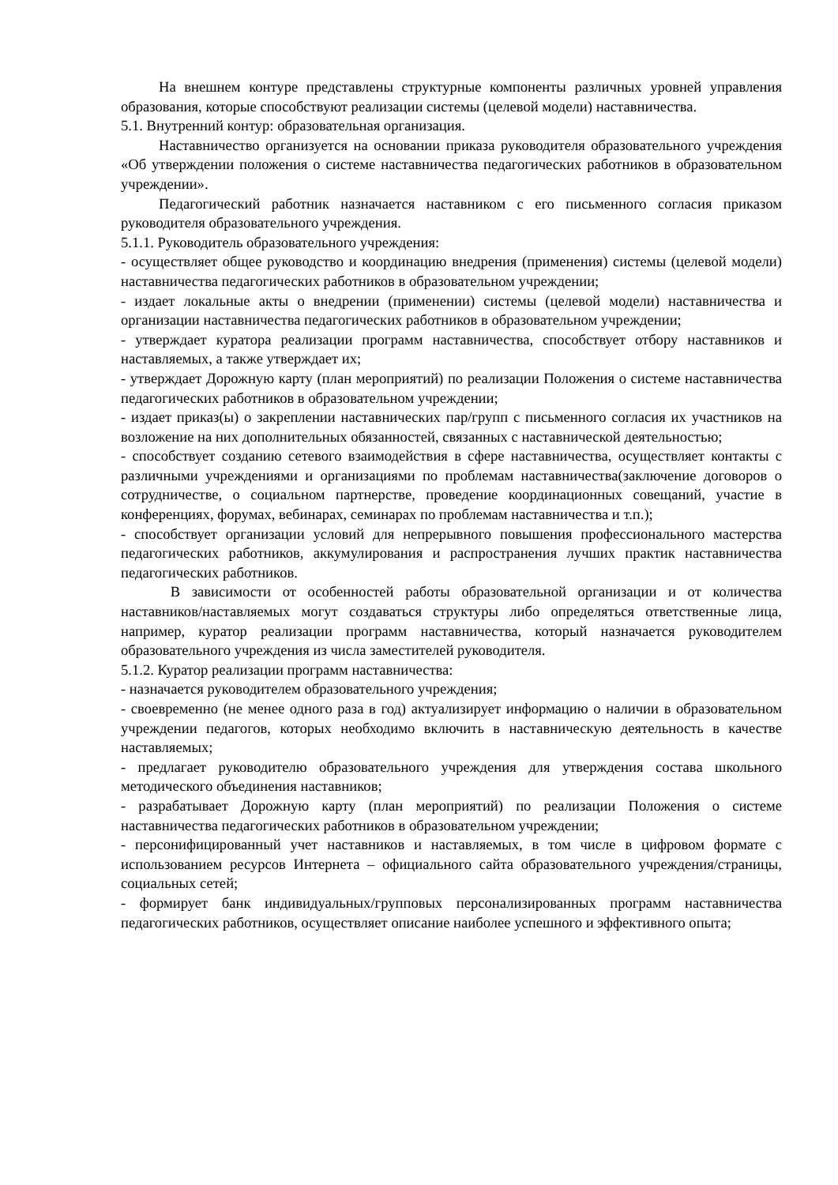На внешнем контуре представлены структурные компоненты различных уровней управления образования, которые способствуют реализации системы (целевой модели) наставничества.
5.1. Внутренний контур: образовательная организация.
Наставничество организуется на основании приказа руководителя образовательного учреждения «Об утверждении положения о системе наставничества педагогических работников в образовательном учреждении».
Педагогический работник назначается наставником с его письменного согласия приказом руководителя образовательного учреждения.
5.1.1. Руководитель образовательного учреждения:
- осуществляет общее руководство и координацию внедрения (применения) системы (целевой модели) наставничества педагогических работников в образовательном учреждении;
- издает локальные акты о внедрении (применении) системы (целевой модели) наставничества и организации наставничества педагогических работников в образовательном учреждении;
- утверждает куратора реализации программ наставничества, способствует отбору наставников и наставляемых, а также утверждает их;
- утверждает Дорожную карту (план мероприятий) по реализации Положения о системе наставничества педагогических работников в образовательном учреждении;
- издает приказ(ы) о закреплении наставнических пар/групп с письменного согласия их участников на возложение на них дополнительных обязанностей, связанных с наставнической деятельностью;
- способствует созданию сетевого взаимодействия в сфере наставничества, осуществляет контакты с различными учреждениями и организациями по проблемам наставничества(заключение договоров о сотрудничестве, о социальном партнерстве, проведение координационных совещаний, участие в конференциях, форумах, вебинарах, семинарах по проблемам наставничества и т.п.);
- способствует организации условий для непрерывного повышения профессионального мастерства педагогических работников, аккумулирования и распространения лучших практик наставничества педагогических работников.
В зависимости от особенностей работы образовательной организации и от количества наставников/наставляемых могут создаваться структуры либо определяться ответственные лица, например, куратор реализации программ наставничества, который назначается руководителем образовательного учреждения из числа заместителей руководителя.
5.1.2. Куратор реализации программ наставничества:
- назначается руководителем образовательного учреждения;
- своевременно (не менее одного раза в год) актуализирует информацию о наличии в образовательном учреждении педагогов, которых необходимо включить в наставническую деятельность в качестве наставляемых;
- предлагает руководителю образовательного учреждения для утверждения состава школьного методического объединения наставников;
- разрабатывает Дорожную карту (план мероприятий) по реализации Положения о системе наставничества педагогических работников в образовательном учреждении;
- персонифицированный учет наставников и наставляемых, в том числе в цифровом формате с использованием ресурсов Интернета – официального сайта образовательного учреждения/страницы, социальных сетей;
- формирует банк индивидуальных/групповых персонализированных программ наставничества педагогических работников, осуществляет описание наиболее успешного и эффективного опыта;